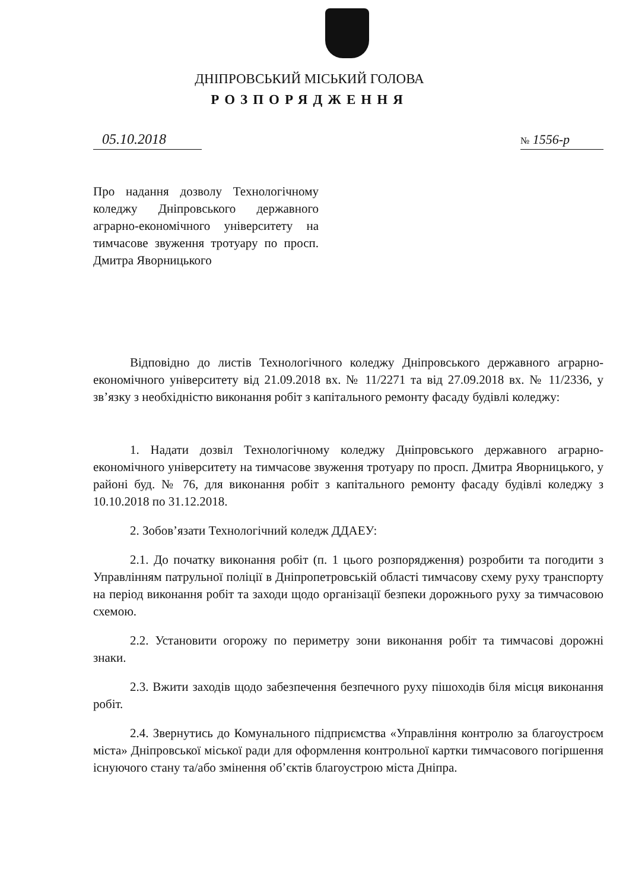ДНІПРОВСЬКИЙ МІСЬКИЙ ГОЛОВА
РОЗПОРЯДЖЕННЯ
05.10.2018
№ 1556-р
Про надання дозволу Технологічному коледжу Дніпровського державного аграрно-економічного університету на тимчасове звуження тротуару по просп. Дмитра Яворницького
Відповідно до листів Технологічного коледжу Дніпровського державного аграрно-економічного університету від 21.09.2018 вх. № 11/2271 та від 27.09.2018 вх. № 11/2336, у зв’язку з необхідністю виконання робіт з капітального ремонту фасаду будівлі коледжу:
1. Надати дозвіл Технологічному коледжу Дніпровського державного аграрно-економічного університету на тимчасове звуження тротуару по просп. Дмитра Яворницького, у районі буд. № 76, для виконання робіт з капітального ремонту фасаду будівлі коледжу з 10.10.2018 по 31.12.2018.
2. Зобов’язати Технологічний коледж ДДАЕУ:
2.1. До початку виконання робіт (п. 1 цього розпорядження) розробити та погодити з Управлінням патрульної поліції в Дніпропетровській області тимчасову схему руху транспорту на період виконання робіт та заходи щодо організації безпеки дорожнього руху за тимчасовою схемою.
2.2. Установити огорожу по периметру зони виконання робіт та тимчасові дорожні знаки.
2.3. Вжити заходів щодо забезпечення безпечного руху пішоходів біля місця виконання робіт.
2.4. Звернутись до Комунального підприємства «Управління контролю за благоустроєм міста» Дніпровської міської ради для оформлення контрольної картки тимчасового погіршення існуючого стану та/або змінення об’єктів благоустрою міста Дніпра.